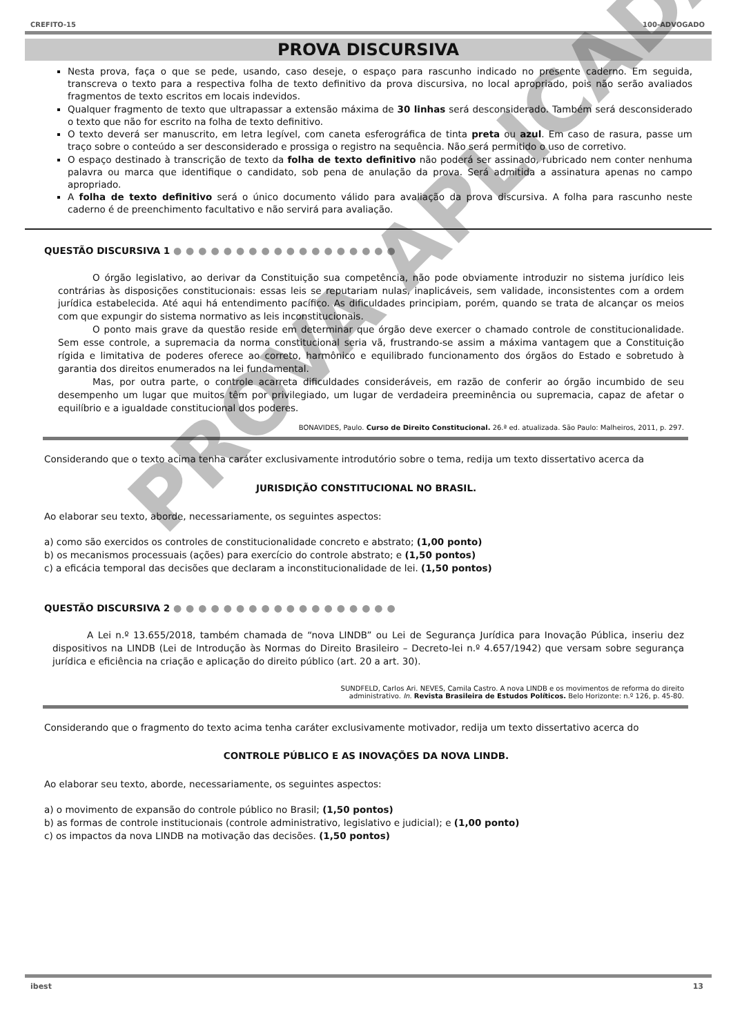CREFITO-15 100-ADVOGADO
PROVA DISCURSIVA
Nesta prova, faça o que se pede, usando, caso deseje, o espaço para rascunho indicado no presente caderno. Em seguida, transcreva o texto para a respectiva folha de texto definitivo da prova discursiva, no local apropriado, pois não serão avaliados fragmentos de texto escritos em locais indevidos.
Qualquer fragmento de texto que ultrapassar a extensão máxima de 30 linhas será desconsiderado. Também será desconsiderado o texto que não for escrito na folha de texto definitivo.
O texto deverá ser manuscrito, em letra legível, com caneta esferográfica de tinta preta ou azul. Em caso de rasura, passe um traço sobre o conteúdo a ser desconsiderado e prossiga o registro na sequência. Não será permitido o uso de corretivo.
O espaço destinado à transcrição de texto da folha de texto definitivo não poderá ser assinado, rubricado nem conter nenhuma palavra ou marca que identifique o candidato, sob pena de anulação da prova. Será admitida a assinatura apenas no campo apropriado.
A folha de texto definitivo será o único documento válido para avaliação da prova discursiva. A folha para rascunho neste caderno é de preenchimento facultativo e não servirá para avaliação.
QUESTÃO DISCURSIVA 1 ●●●●●●●●●●●●●●●●●●
O órgão legislativo, ao derivar da Constituição sua competência, não pode obviamente introduzir no sistema jurídico leis contrárias às disposições constitucionais: essas leis se reputariam nulas, inaplicáveis, sem validade, inconsistentes com a ordem jurídica estabelecida. Até aqui há entendimento pacífico. As dificuldades principiam, porém, quando se trata de alcançar os meios com que expungir do sistema normativo as leis inconstitucionais.
O ponto mais grave da questão reside em determinar que órgão deve exercer o chamado controle de constitucionalidade. Sem esse controle, a supremacia da norma constitucional seria vã, frustrando-se assim a máxima vantagem que a Constituição rígida e limitativa de poderes oferece ao correto, harmônico e equilibrado funcionamento dos órgãos do Estado e sobretudo à garantia dos direitos enumerados na lei fundamental.
Mas, por outra parte, o controle acarreta dificuldades consideráveis, em razão de conferir ao órgão incumbido de seu desempenho um lugar que muitos têm por privilegiado, um lugar de verdadeira preeminência ou supremacia, capaz de afetar o equilíbrio e a igualdade constitucional dos poderes.
BONAVIDES, Paulo. Curso de Direito Constitucional. 26.ª ed. atualizada. São Paulo: Malheiros, 2011, p. 297.
Considerando que o texto acima tenha caráter exclusivamente introdutório sobre o tema, redija um texto dissertativo acerca da
JURISDIÇÃO CONSTITUCIONAL NO BRASIL.
Ao elaborar seu texto, aborde, necessariamente, os seguintes aspectos:
a) como são exercidos os controles de constitucionalidade concreto e abstrato; (1,00 ponto)
b) os mecanismos processuais (ações) para exercício do controle abstrato; e (1,50 pontos)
c) a eficácia temporal das decisões que declaram a inconstitucionalidade de lei. (1,50 pontos)
QUESTÃO DISCURSIVA 2 ●●●●●●●●●●●●●●●●●●
A Lei n.º 13.655/2018, também chamada de “nova LINDB” ou Lei de Segurança Jurídica para Inovação Pública, inseriu dez dispositivos na LINDB (Lei de Introdução às Normas do Direito Brasileiro – Decreto-lei n.º 4.657/1942) que versam sobre segurança jurídica e eficiência na criação e aplicação do direito público (art. 20 a art. 30).
SUNDFELD, Carlos Ari. NEVES, Camila Castro. A nova LINDB e os movimentos de reforma do direito
administrativo. In. Revista Brasileira de Estudos Políticos. Belo Horizonte: n.º 126, p. 45-80.
Considerando que o fragmento do texto acima tenha caráter exclusivamente motivador, redija um texto dissertativo acerca do
CONTROLE PÚBLICO E AS INOVAÇÕES DA NOVA LINDB.
Ao elaborar seu texto, aborde, necessariamente, os seguintes aspectos:
a) o movimento de expansão do controle público no Brasil; (1,50 pontos)
b) as formas de controle institucionais (controle administrativo, legislativo e judicial); e (1,00 ponto)
c) os impactos da nova LINDB na motivação das decisões. (1,50 pontos)
ibest 13
PROVA APLICADA